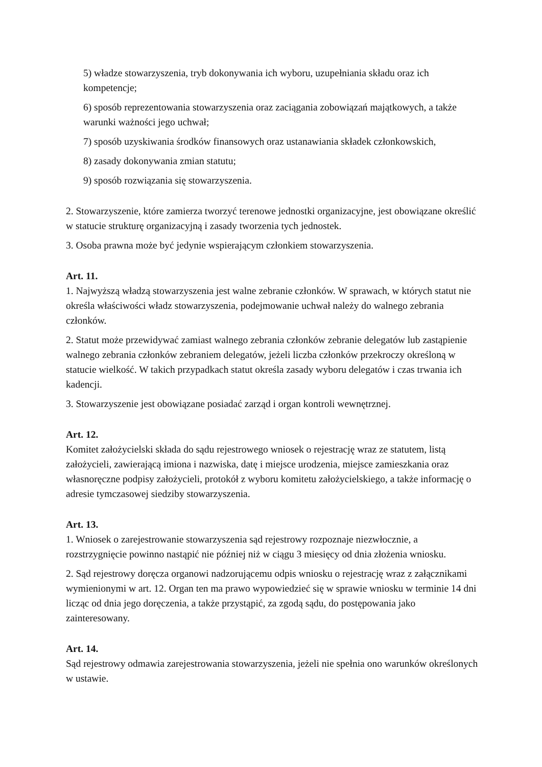5) władze stowarzyszenia, tryb dokonywania ich wyboru, uzupełniania składu oraz ich kompetencje;
6) sposób reprezentowania stowarzyszenia oraz zaciągania zobowiązań majątkowych, a także warunki ważności jego uchwał;
7) sposób uzyskiwania środków finansowych oraz ustanawiania składek członkowskich,
8) zasady dokonywania zmian statutu;
9) sposób rozwiązania się stowarzyszenia.
2. Stowarzyszenie, które zamierza tworzyć terenowe jednostki organizacyjne, jest obowiązane określić w statucie strukturę organizacyjną i zasady tworzenia tych jednostek.
3. Osoba prawna może być jedynie wspierającym członkiem stowarzyszenia.
Art. 11.
1. Najwyższą władzą stowarzyszenia jest walne zebranie członków. W sprawach, w których statut nie określa właściwości władz stowarzyszenia, podejmowanie uchwał należy do walnego zebrania członków.
2. Statut może przewidywać zamiast walnego zebrania członków zebranie delegatów lub zastąpienie walnego zebrania członków zebraniem delegatów, jeżeli liczba członków przekroczy określoną w statucie wielkość. W takich przypadkach statut określa zasady wyboru delegatów i czas trwania ich kadencji.
3. Stowarzyszenie jest obowiązane posiadać zarząd i organ kontroli wewnętrznej.
Art. 12.
Komitet założycielski składa do sądu rejestrowego wniosek o rejestrację wraz ze statutem, listą założycieli, zawierającą imiona i nazwiska, datę i miejsce urodzenia, miejsce zamieszkania oraz własnoręczne podpisy założycieli, protokół z wyboru komitetu założycielskiego, a także informację o adresie tymczasowej siedziby stowarzyszenia.
Art. 13.
1. Wniosek o zarejestrowanie stowarzyszenia sąd rejestrowy rozpoznaje niezwłocznie, a rozstrzygnięcie powinno nastąpić nie później niż w ciągu 3 miesięcy od dnia złożenia wniosku.
2. Sąd rejestrowy doręcza organowi nadzorującemu odpis wniosku o rejestrację wraz z załącznikami wymienionymi w art. 12. Organ ten ma prawo wypowiedzieć się w sprawie wniosku w terminie 14 dni licząc od dnia jego doręczenia, a także przystąpić, za zgodą sądu, do postępowania jako zainteresowany.
Art. 14.
Sąd rejestrowy odmawia zarejestrowania stowarzyszenia, jeżeli nie spełnia ono warunków określonych w ustawie.